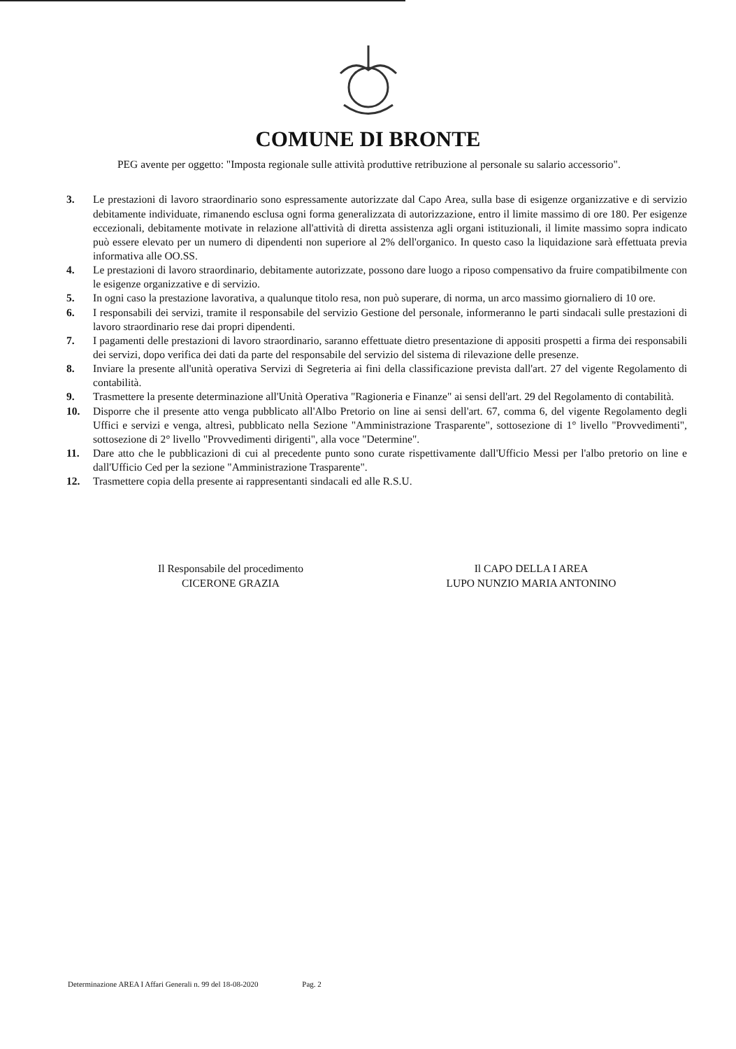COMUNE DI BRONTE
PEG avente per oggetto: "Imposta regionale sulle attività produttive retribuzione al personale su salario accessorio".
3. Le prestazioni di lavoro straordinario sono espressamente autorizzate dal Capo Area, sulla base di esigenze organizzative e di servizio debitamente individuate, rimanendo esclusa ogni forma generalizzata di autorizzazione, entro il limite massimo di ore 180. Per esigenze eccezionali, debitamente motivate in relazione all'attività di diretta assistenza agli organi istituzionali, il limite massimo sopra indicato può essere elevato per un numero di dipendenti non superiore al 2% dell'organico. In questo caso la liquidazione sarà effettuata previa informativa alle OO.SS.
4. Le prestazioni di lavoro straordinario, debitamente autorizzate, possono dare luogo a riposo compensativo da fruire compatibilmente con le esigenze organizzative e di servizio.
5. In ogni caso la prestazione lavorativa, a qualunque titolo resa, non può superare, di norma, un arco massimo giornaliero di 10 ore.
6. I responsabili dei servizi, tramite il responsabile del servizio Gestione del personale, informeranno le parti sindacali sulle prestazioni di lavoro straordinario rese dai propri dipendenti.
7. I pagamenti delle prestazioni di lavoro straordinario, saranno effettuate dietro presentazione di appositi prospetti a firma dei responsabili dei servizi, dopo verifica dei dati da parte del responsabile del servizio del sistema di rilevazione delle presenze.
8. Inviare la presente all'unità operativa Servizi di Segreteria ai fini della classificazione prevista dall'art. 27 del vigente Regolamento di contabilità.
9. Trasmettere la presente determinazione all'Unità Operativa "Ragioneria e Finanze" ai sensi dell'art. 29 del Regolamento di contabilità.
10. Disporre che il presente atto venga pubblicato all'Albo Pretorio on line ai sensi dell'art. 67, comma 6, del vigente Regolamento degli Uffici e servizi e venga, altresì, pubblicato nella Sezione "Amministrazione Trasparente", sottosezione di 1° livello "Provvedimenti", sottosezione di 2° livello "Provvedimenti dirigenti", alla voce "Determine".
11. Dare atto che le pubblicazioni di cui al precedente punto sono curate rispettivamente dall'Ufficio Messi per l'albo pretorio on line e dall'Ufficio Ced per la sezione "Amministrazione Trasparente".
12. Trasmettere copia della presente ai rappresentanti sindacali ed alle R.S.U.
Il Responsabile del procedimento
CICERONE GRAZIA
Il CAPO DELLA I AREA
LUPO NUNZIO MARIA ANTONINO
Determinazione AREA I Affari Generali n. 99 del 18-08-2020 Pag. 2